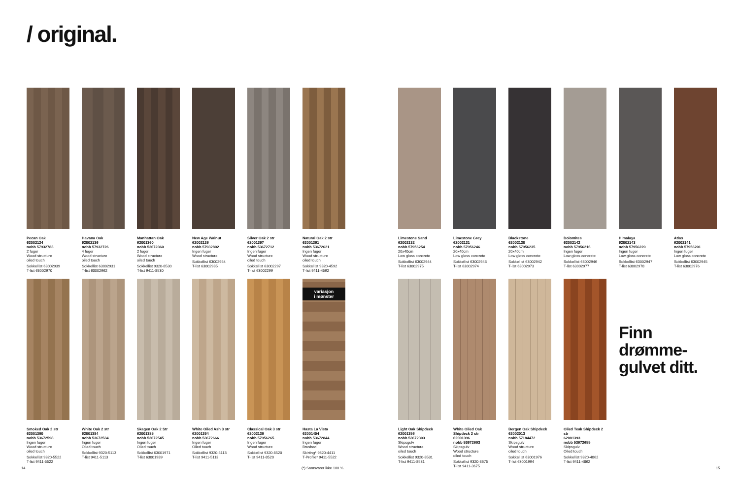/ original.
Pecan Oak
62002124
nobb 57932783
2 fuger
Wood structure
oiled touch
Sokkellist 63002939
T-list 63002970
Havana Oak
62002136
nobb 57932726
4 fuger
Wood structure
oiled touch
Sokkellist 63002931
T-list 63002962
Manhattan Oak
62001360
nobb 53672360
2 fuger
Wood structure
oiled touch
Sokkellist 9320-8530
T-list 9411-8530
New Age Walnut
62002126
nobb 57932802
Ingen fuger
Wood structure
Sokkellist 63002954
T-list 63002985
Silver Oak 2 str
62001397
nobb 53672712
Ingen fuger
Wood structure
oiled touch
Sokkellist 63002297
T-list 63002299
Natural Oak 2 str
62001391
nobb 53672621
Ingen fuger
Wood structure
oiled touch
Sokkellist 9320-4592
T-list 9411-4592
Limestone Sand
62002132
nobb 57956254
20x40cm
Low gloss concrete
Sokkellist 63002944
T-list 63002975
Limestone Grey
62002131
nobb 57956246
20x40cm
Low gloss concrete
Sokkellist 63002943
T-list 63002974
Blackstone
62002130
nobb 57956235
20x40cm
Low gloss concrete
Sokkellist 63002942
T-list 63002973
Dolomites
62002142
nobb 57956216
Ingen fuger
Low gloss concrete
Sokkellist 63002946
T-list 63002977
Himalaya
62002143
nobb 57956220
Ingen fuger
Low gloss concrete
Sokkellist 63002947
T-list 63002978
Atlas
62002141
nobb 57956201
Ingen fuger
Low gloss concrete
Sokkellist 63002945
T-list 63002976
Smoked Oak 2 str
62001390
nobb 53672598
Ingen fuger
Wood structure
oiled touch
Sokkellist 9320-5522
T-list 9411-5522
White Oak 2 str
62001384
nobb 53672534
Ingen fuger
Oiled touch
Sokkellist 9320-5113
T-list 9411-5113
Skagen Oak 2 Str
62001385
nobb 53672545
Ingen fuger
Oiled touch
Sokkellist 63001971
T-list 63001989
White Oiled Ash 3 str
62001394
nobb 53672666
Ingen fuger
Oiled touch
Sokkellist 9320-5113
T-list 9411-5113
Classical Oak 3 str
62002139
nobb 57956265
Ingen fuger
Wood structure
Sokkellist 9320-8520
T-list 9411-8520
variasjon
i mønster
Hasta La Vista
62001404
nobb 53672844
Ingen fuger
Brushed
Skirting* 9320-4411
T-Profile* 9411-5522
Light Oak Shipdeck
62001356
nobb 53672303
Skipsgulv
Wood structure
oiled touch
Sokkellist 9320-8531
T-list 9411-8531
White Oiled Oak Shipdeck 2 str
62001396
nobb 53672693
Skipsgulv
Wood structure
oiled touch
Sokkellist 9320-3675
T-list 9411-3675
Bergen Oak Shipdeck
62002013
nobb 57184472
Skipsgulv
Wood structure
oiled touch
Sokkellist 63001976
T-list 63001994
Oiled Teak Shipdeck 2 str
62001393
nobb 53672655
Skipsgulv
Oiled touch
Sokkellist 9320-4862
T-list 9411-4862
Finn
drømme-
gulvet ditt.
14 (*) Samsvarer ikke 100 %. 15